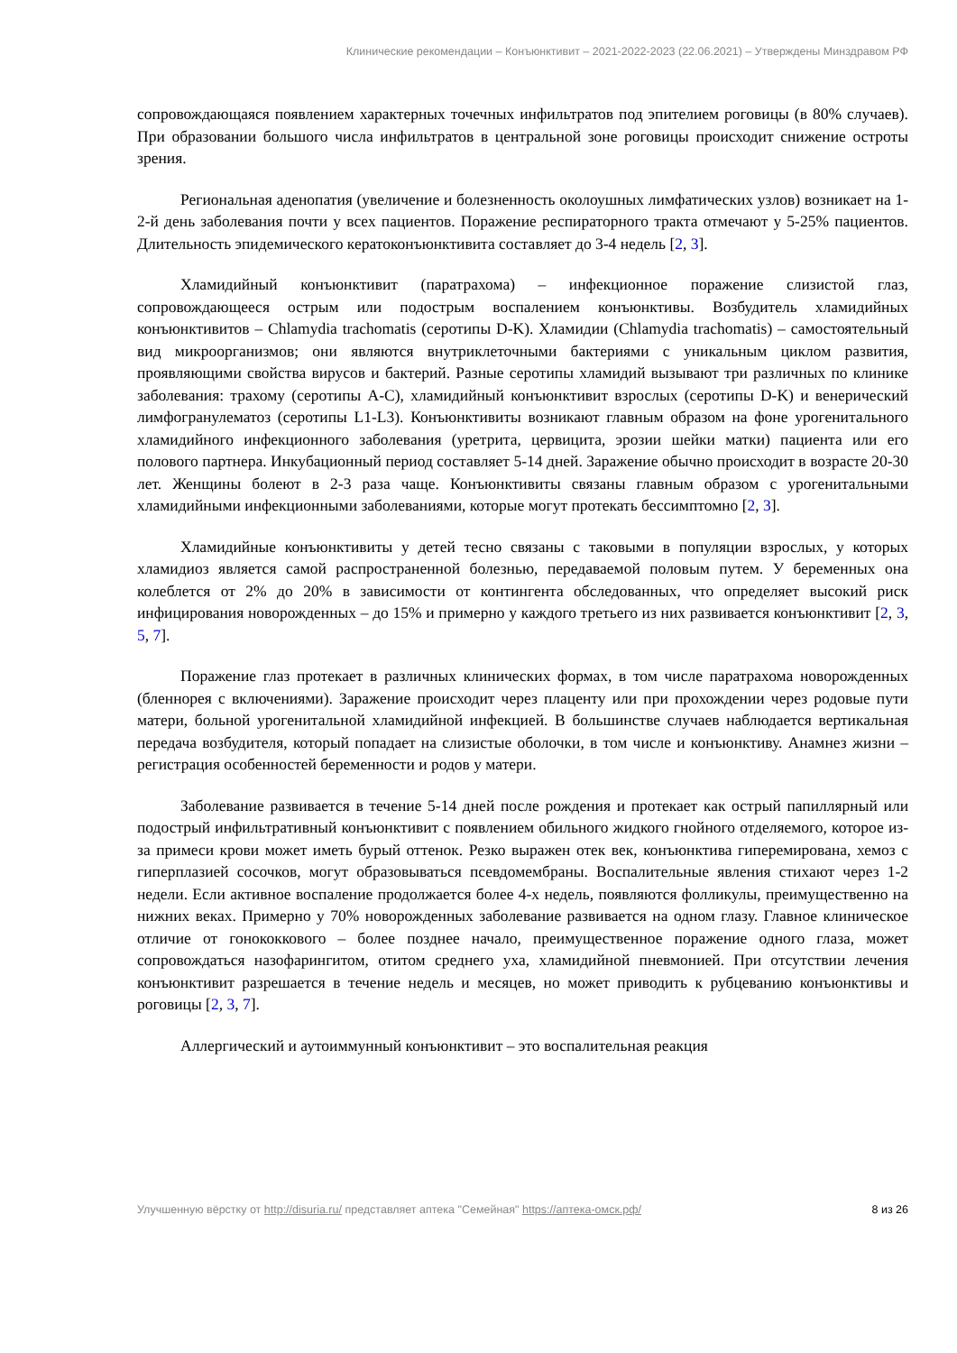Клинические рекомендации – Конъюнктивит – 2021-2022-2023 (22.06.2021) – Утверждены Минздравом РФ
сопровождающаяся появлением характерных точечных инфильтратов под эпителием роговицы (в 80% случаев). При образовании большого числа инфильтратов в центральной зоне роговицы происходит снижение остроты зрения.
Региональная аденопатия (увеличение и болезненность околоушных лимфатических узлов) возникает на 1-2-й день заболевания почти у всех пациентов. Поражение респираторного тракта отмечают у 5-25% пациентов. Длительность эпидемического кератоконъюнктивита составляет до 3-4 недель [2, 3].
Хламидийный конъюнктивит (паратрахома) – инфекционное поражение слизистой глаз, сопровождающееся острым или подострым воспалением конъюнктивы. Возбудитель хламидийных конъюнктивитов – Chlamydia trachomatis (серотипы D-K). Хламидии (Chlamydia trachomatis) – самостоятельный вид микроорганизмов; они являются внутриклеточными бактериями с уникальным циклом развития, проявляющими свойства вирусов и бактерий. Разные серотипы хламидий вызывают три различных по клинике заболевания: трахому (серотипы A-C), хламидийный конъюнктивит взрослых (серотипы D-K) и венерический лимфогранулематоз (серотипы L1-L3). Конъюнктивиты возникают главным образом на фоне урогенитального хламидийного инфекционного заболевания (уретрита, цервицита, эрозии шейки матки) пациента или его полового партнера. Инкубационный период составляет 5-14 дней. Заражение обычно происходит в возрасте 20-30 лет. Женщины болеют в 2-3 раза чаще. Конъюнктивиты связаны главным образом с урогенитальными хламидийными инфекционными заболеваниями, которые могут протекать бессимптомно [2, 3].
Хламидийные конъюнктивиты у детей тесно связаны с таковыми в популяции взрослых, у которых хламидиоз является самой распространенной болезнью, передаваемой половым путем. У беременных она колеблется от 2% до 20% в зависимости от контингента обследованных, что определяет высокий риск инфицирования новорожденных – до 15% и примерно у каждого третьего из них развивается конъюнктивит [2, 3, 5, 7].
Поражение глаз протекает в различных клинических формах, в том числе паратрахома новорожденных (бленнорея с включениями). Заражение происходит через плаценту или при прохождении через родовые пути матери, больной урогенитальной хламидийной инфекцией. В большинстве случаев наблюдается вертикальная передача возбудителя, который попадает на слизистые оболочки, в том числе и конъюнктиву. Анамнез жизни – регистрация особенностей беременности и родов у матери.
Заболевание развивается в течение 5-14 дней после рождения и протекает как острый папиллярный или подострый инфильтративный конъюнктивит с появлением обильного жидкого гнойного отделяемого, которое из-за примеси крови может иметь бурый оттенок. Резко выражен отек век, конъюнктива гиперемирована, хемоз с гиперплазией сосочков, могут образовываться псевдомембраны. Воспалительные явления стихают через 1-2 недели. Если активное воспаление продолжается более 4-х недель, появляются фолликулы, преимущественно на нижних веках. Примерно у 70% новорожденных заболевание развивается на одном глазу. Главное клиническое отличие от гонококкового – более позднее начало, преимущественное поражение одного глаза, может сопровождаться назофарингитом, отитом среднего уха, хламидийной пневмонией. При отсутствии лечения конъюнктивит разрешается в течение недель и месяцев, но может приводить к рубцеванию конъюнктивы и роговицы [2, 3, 7].
Аллергический и аутоиммунный конъюнктивит – это воспалительная реакция
Улучшенную вёрстку от http://disuria.ru/ представляет аптека "Семейная" https://аптека-омск.рф/ 8 из 26